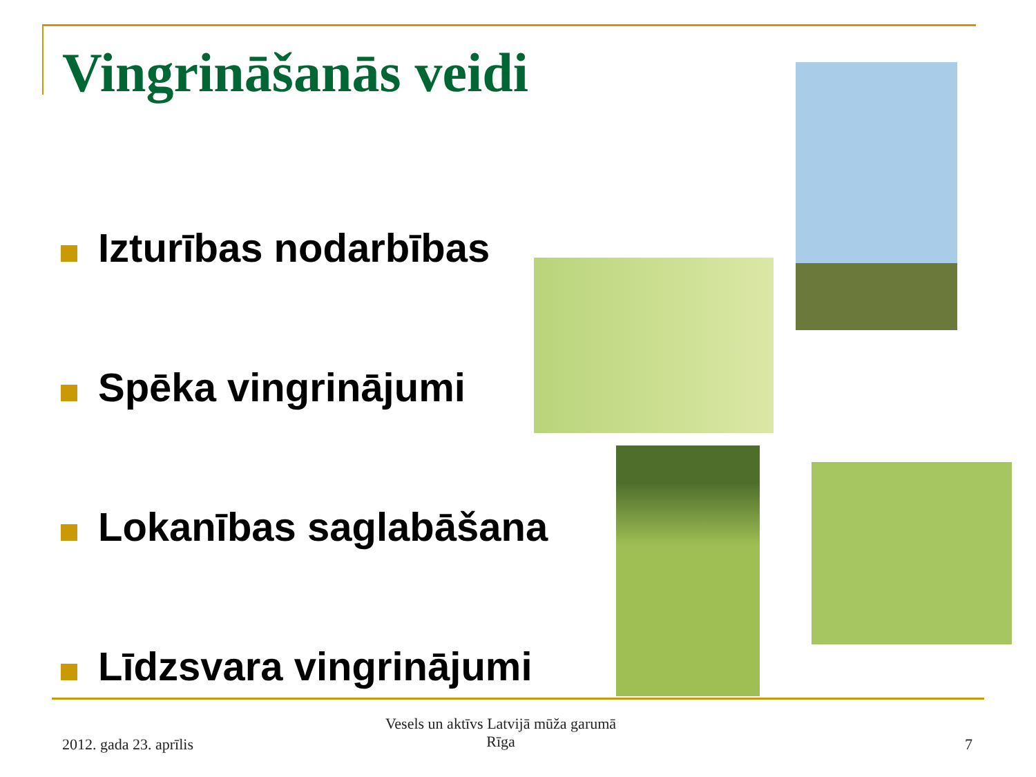Vingrināšanās veidi
Izturības nodarbības
Spēka vingrinājumi
Lokanības saglabāšana
Līdzsvara vingrinājumi
2012. gada 23. aprīlis
Vesels un aktīvs Latvijā mūža garumā
Rīga
7